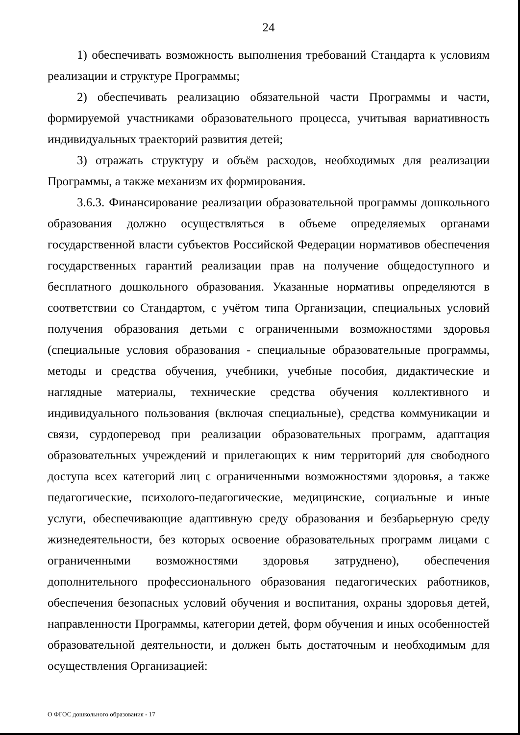24
1) обеспечивать возможность выполнения требований Стандарта к условиям реализации и структуре Программы;
2) обеспечивать реализацию обязательной части Программы и части, формируемой участниками образовательного процесса, учитывая вариативность индивидуальных траекторий развития детей;
3) отражать структуру и объём расходов, необходимых для реализации Программы, а также механизм их формирования.
3.6.3. Финансирование реализации образовательной программы дошкольного образования должно осуществляться в объеме определяемых органами государственной власти субъектов Российской Федерации нормативов обеспечения государственных гарантий реализации прав на получение общедоступного и бесплатного дошкольного образования. Указанные нормативы определяются в соответствии со Стандартом, с учётом типа Организации, специальных условий получения образования детьми с ограниченными возможностями здоровья (специальные условия образования - специальные образовательные программы, методы и средства обучения, учебники, учебные пособия, дидактические и наглядные материалы, технические средства обучения коллективного и индивидуального пользования (включая специальные), средства коммуникации и связи, сурдоперевод при реализации образовательных программ, адаптация образовательных учреждений и прилегающих к ним территорий для свободного доступа всех категорий лиц с ограниченными возможностями здоровья, а также педагогические, психолого-педагогические, медицинские, социальные и иные услуги, обеспечивающие адаптивную среду образования и безбарьерную среду жизнедеятельности, без которых освоение образовательных программ лицами с ограниченными возможностями здоровья затруднено), обеспечения дополнительного профессионального образования педагогических работников, обеспечения безопасных условий обучения и воспитания, охраны здоровья детей, направленности Программы, категории детей, форм обучения и иных особенностей образовательной деятельности, и должен быть достаточным и необходимым для осуществления Организацией:
О ФГОС дошкольного образования - 17